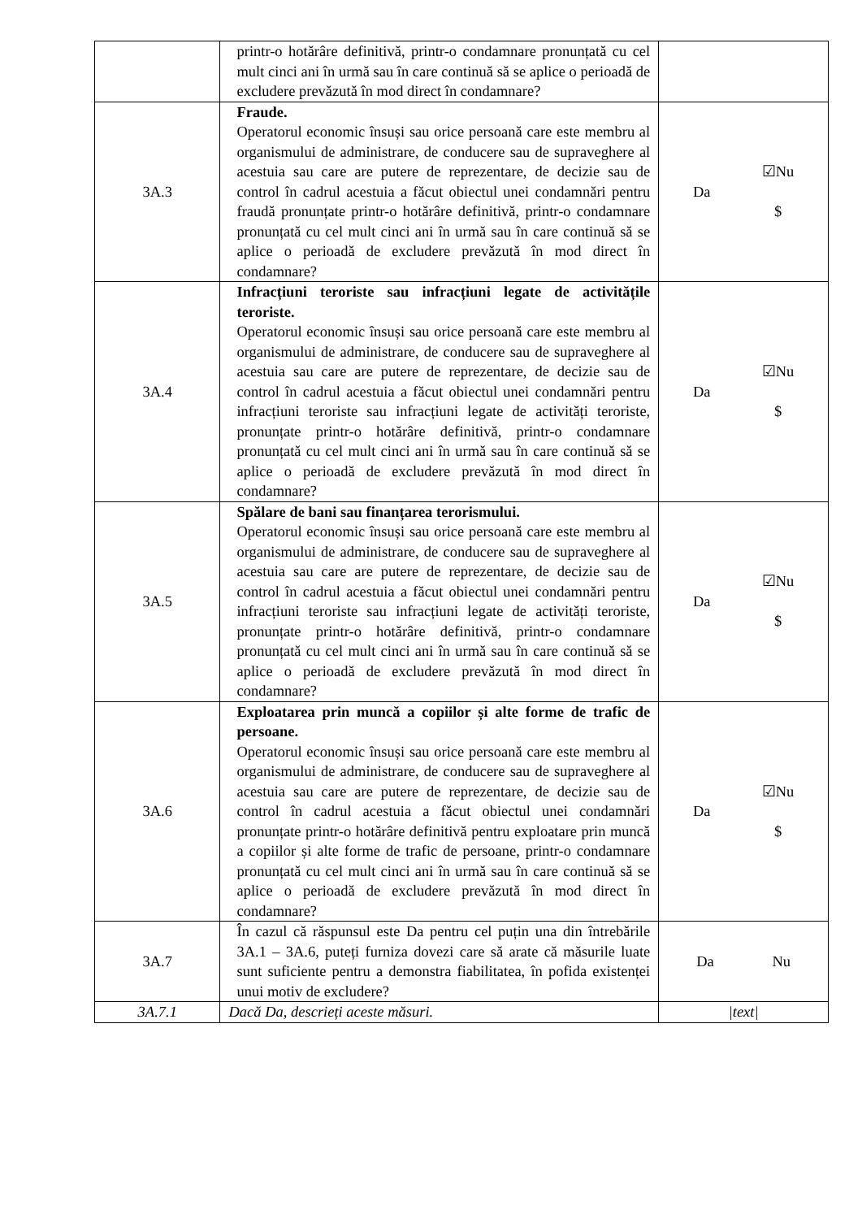| | printr-o hotărâre definitivă, printr-o condamnare pronunțată cu cel mult cinci ani în urmă sau în care continuă să se aplice o perioadă de excludere prevăzută în mod direct în condamnare? | |
| 3A.3 | Fraude. Operatorul economic însuși sau orice persoană care este membru al organismului de administrare, de conducere sau de supraveghere al acestuia sau care are putere de reprezentare, de decizie sau de control în cadrul acestuia a făcut obiectul unei condamnări pentru fraudă pronunțate printr-o hotărâre definitivă, printr-o condamnare pronunțată cu cel mult cinci ani în urmă sau în care continuă să se aplice o perioadă de excludere prevăzută în mod direct în condamnare? | Da ☑Nu $ |
| 3A.4 | Infracțiuni teroriste sau infracțiuni legate de activitățile teroriste. Operatorul economic însuși sau orice persoană care este membru al organismului de administrare, de conducere sau de supraveghere al acestuia sau care are putere de reprezentare, de decizie sau de control în cadrul acestuia a făcut obiectul unei condamnări pentru infracțiuni teroriste sau infracțiuni legate de activități teroriste, pronunțate printr-o hotărâre definitivă, printr-o condamnare pronunțată cu cel mult cinci ani în urmă sau în care continuă să se aplice o perioadă de excludere prevăzută în mod direct în condamnare? | Da ☑Nu $ |
| 3A.5 | Spălare de bani sau finanțarea terorismului. Operatorul economic însuși sau orice persoană care este membru al organismului de administrare, de conducere sau de supraveghere al acestuia sau care are putere de reprezentare, de decizie sau de control în cadrul acestuia a făcut obiectul unei condamnări pentru infracțiuni teroriste sau infracțiuni legate de activități teroriste, pronunțate printr-o hotărâre definitivă, printr-o condamnare pronunțată cu cel mult cinci ani în urmă sau în care continuă să se aplice o perioadă de excludere prevăzută în mod direct în condamnare? | Da ☑Nu $ |
| 3A.6 | Exploatarea prin muncă a copiilor și alte forme de trafic de persoane. Operatorul economic însuși sau orice persoană care este membru al organismului de administrare, de conducere sau de supraveghere al acestuia sau care are putere de reprezentare, de decizie sau de control în cadrul acestuia a făcut obiectul unei condamnări pronunțate printr-o hotărâre definitivă pentru exploatare prin muncă a copiilor și alte forme de trafic de persoane, printr-o condamnare pronunțată cu cel mult cinci ani în urmă sau în care continuă să se aplice o perioadă de excludere prevăzută în mod direct în condamnare? | Da ☑Nu $ |
| 3A.7 | În cazul că răspunsul este Da pentru cel puțin una din întrebările 3A.1 – 3A.6, puteți furniza dovezi care să arate că măsurile luate sunt suficiente pentru a demonstra fiabilitatea, în pofida existenței unui motiv de excludere? | Da Nu |
| 3A.7.1 | Dacă Da, descrieți aceste măsuri. | /text/ |